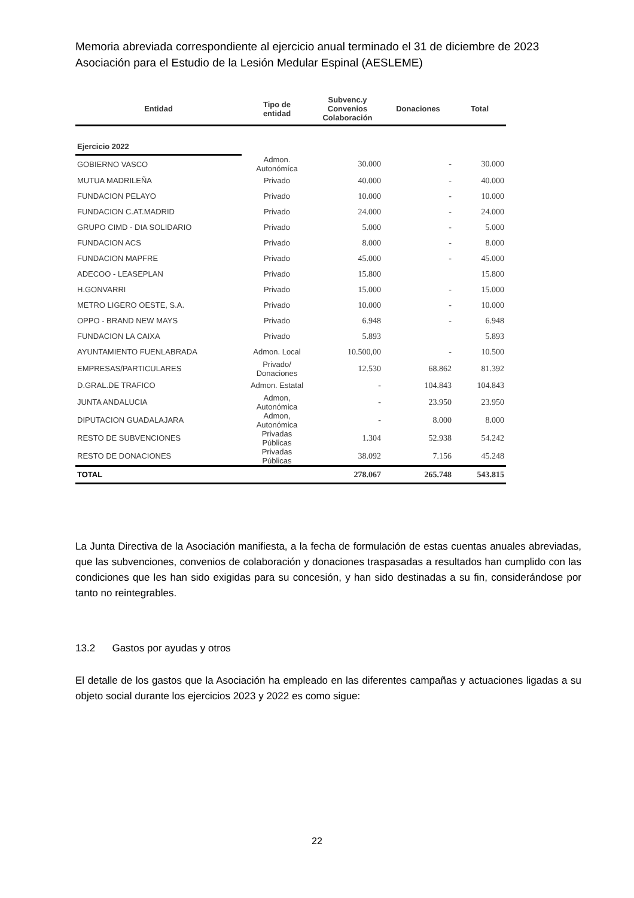Memoria abreviada correspondiente al ejercicio anual terminado el 31 de diciembre de 2023
Asociación para el Estudio de la Lesión Medular Espinal (AESLEME)
| Entidad | Tipo de entidad | Subvenc.y Convenios Colaboración | Donaciones | Total |
| --- | --- | --- | --- | --- |
| Ejercicio 2022 | | | | |
| GOBIERNO VASCO | Admon. Autonómíca | 30.000 | - | 30.000 |
| MUTUA MADRILEÑA | Privado | 40.000 | - | 40.000 |
| FUNDACION PELAYO | Privado | 10.000 | - | 10.000 |
| FUNDACION C.AT.MADRID | Privado | 24.000 | - | 24.000 |
| GRUPO CIMD - DIA SOLIDARIO | Privado | 5.000 | - | 5.000 |
| FUNDACION ACS | Privado | 8.000 | - | 8.000 |
| FUNDACION MAPFRE | Privado | 45.000 | - | 45.000 |
| ADECOO - LEASEPLAN | Privado | 15.800 | | 15.800 |
| H.GONVARRI | Privado | 15.000 | - | 15.000 |
| METRO LIGERO OESTE, S.A. | Privado | 10.000 | - | 10.000 |
| OPPO - BRAND NEW MAYS | Privado | 6.948 | - | 6.948 |
| FUNDACION LA CAIXA | Privado | 5.893 | | 5.893 |
| AYUNTAMIENTO FUENLABRADA | Admon. Local | 10.500,00 | - | 10.500 |
| EMPRESAS/PARTICULARES | Privado/ Donaciones | 12.530 | 68.862 | 81.392 |
| D.GRAL.DE TRAFICO | Admon. Estatal | - | 104.843 | 104.843 |
| JUNTA ANDALUCIA | Admon, Autonómica | - | 23.950 | 23.950 |
| DIPUTACION GUADALAJARA | Admon, Autonómica | - | 8.000 | 8.000 |
| RESTO DE SUBVENCIONES | Privadas Públicas | 1.304 | 52.938 | 54.242 |
| RESTO DE DONACIONES | Privadas Públicas | 38.092 | 7.156 | 45.248 |
| TOTAL | | 278.067 | 265.748 | 543.815 |
La Junta Directiva de la Asociación manifiesta, a la fecha de formulación de estas cuentas anuales abreviadas, que las subvenciones, convenios de colaboración y donaciones traspasadas a resultados han cumplido con las condiciones que les han sido exigidas para su concesión, y han sido destinadas a su fin, considerándose por tanto no reintegrables.
13.2 Gastos por ayudas y otros
El detalle de los gastos que la Asociación ha empleado en las diferentes campañas y actuaciones ligadas a su objeto social durante los ejercicios 2023 y 2022 es como sigue:
22